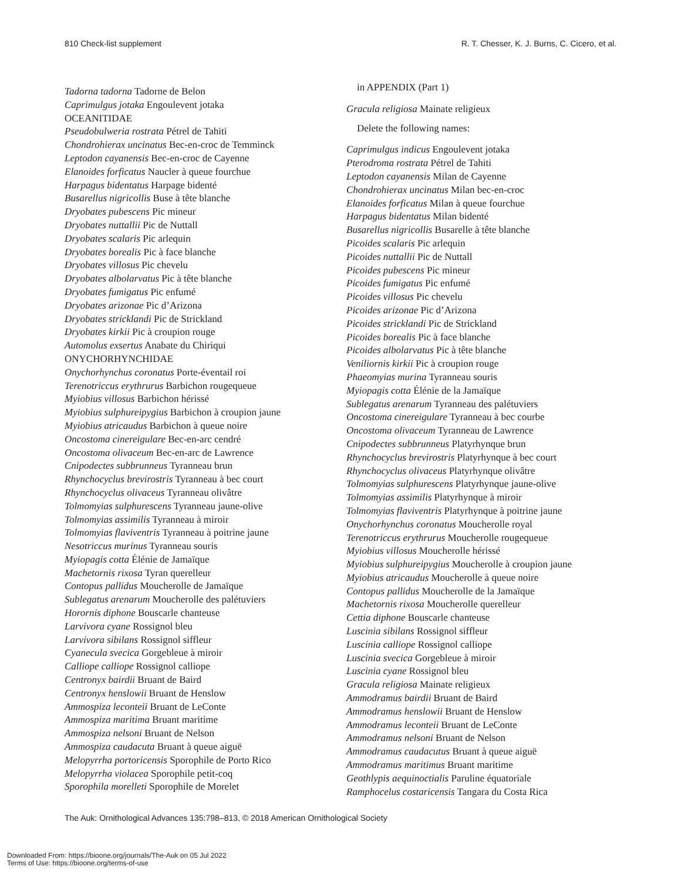810 Check-list supplement R. T. Chesser, K. J. Burns, C. Cicero, et al.
Tadorna tadorna Tadorne de Belon
Caprimulgus jotaka Engoulevent jotaka
OCEANITIDAE
Pseudobulweria rostrata Pétrel de Tahiti
Chondrohierax uncinatus Bec-en-croc de Temminck
Leptodon cayanensis Bec-en-croc de Cayenne
Elanoides forficatus Naucler à queue fourchue
Harpagus bidentatus Harpage bidenté
Busarellus nigricollis Buse à tête blanche
Dryobates pubescens Pic mineur
Dryobates nuttallii Pic de Nuttall
Dryobates scalaris Pic arlequin
Dryobates borealis Pic à face blanche
Dryobates villosus Pic chevelu
Dryobates albolarvatus Pic à tête blanche
Dryobates fumigatus Pic enfumé
Dryobates arizonae Pic d’Arizona
Dryobates stricklandi Pic de Strickland
Dryobates kirkii Pic à croupion rouge
Automolus exsertus Anabate du Chiriqui
ONYCHORHYNCHIDAE
Onychorhynchus coronatus Porte-éventail roi
Terenotriccus erythrurus Barbichon rougequeue
Myiobius villosus Barbichon hérissé
Myiobius sulphureipygius Barbichon à croupion jaune
Myiobius atricaudus Barbichon à queue noire
Oncostoma cinereigulare Bec-en-arc cendré
Oncostoma olivaceum Bec-en-arc de Lawrence
Cnipodectes subbrunneus Tyranneau brun
Rhynchocyclus brevirostris Tyranneau à bec court
Rhynchocyclus olivaceus Tyranneau olivâtre
Tolmomyias sulphurescens Tyranneau jaune-olive
Tolmomyias assimilis Tyranneau à miroir
Tolmomyias flaviventris Tyranneau à poitrine jaune
Nesotriccus murinus Tyranneau souris
Myiopagis cotta Élénie de Jamaïque
Machetornis rixosa Tyran querelleur
Contopus pallidus Moucherolle de Jamaïque
Sublegatus arenarum Moucherolle des palétuviers
Horornis diphone Bouscarle chanteuse
Larvivora cyane Rossignol bleu
Larvivora sibilans Rossignol siffleur
Cyanecula svecica Gorgebleue à miroir
Calliope calliope Rossignol calliope
Centronyx bairdii Bruant de Baird
Centronyx henslowii Bruant de Henslow
Ammospiza leconteii Bruant de LeConte
Ammospiza maritima Bruant maritime
Ammospiza nelsoni Bruant de Nelson
Ammospiza caudacuta Bruant à queue aiguë
Melopyrrha portoricensis Sporophile de Porto Rico
Melopyrrha violacea Sporophile petit-coq
Sporophila morelleti Sporophile de Morelet
in APPENDIX (Part 1)
Gracula religiosa Mainate religieux
Delete the following names:
Caprimulgus indicus Engoulevent jotaka
Pterodroma rostrata Pétrel de Tahiti
Leptodon cayanensis Milan de Cayenne
Chondrohierax uncinatus Milan bec-en-croc
Elanoides forficatus Milan à queue fourchue
Harpagus bidentatus Milan bidenté
Busarellus nigricollis Busarelle à tête blanche
Picoides scalaris Pic arlequin
Picoides nuttallii Pic de Nuttall
Picoides pubescens Pic mineur
Picoides fumigatus Pic enfumé
Picoides villosus Pic chevelu
Picoides arizonae Pic d’Arizona
Picoides stricklandi Pic de Strickland
Picoides borealis Pic à face blanche
Picoides albolarvatus Pic à tête blanche
Veniliornis kirkii Pic à croupion rouge
Phaeomyias murina Tyranneau souris
Myiopagis cotta Élénie de la Jamaïque
Sublegatus arenarum Tyranneau des palétuviers
Oncostoma cinereigulare Tyranneau à bec courbe
Oncostoma olivaceum Tyranneau de Lawrence
Cnipodectes subbrunneus Platyrhynque brun
Rhynchocyclus brevirostris Platyrhynque à bec court
Rhynchocyclus olivaceus Platyrhynque olivâtre
Tolmomyias sulphurescens Platyrhynque jaune-olive
Tolmomyias assimilis Platyrhynque à miroir
Tolmomyias flaviventris Platyrhynque à poitrine jaune
Onychorhynchus coronatus Moucherolle royal
Terenotriccus erythrurus Moucherolle rougequeue
Myiobius villosus Moucherolle hérissé
Myiobius sulphureipygius Moucherolle à croupion jaune
Myiobius atricaudus Moucherolle à queue noire
Contopus pallidus Moucherolle de la Jamaïque
Machetornis rixosa Moucherolle querelleur
Cettia diphone Bouscarle chanteuse
Luscinia sibilans Rossignol siffleur
Luscinia calliope Rossignol calliope
Luscinia svecica Gorgebleue à miroir
Luscinia cyane Rossignol bleu
Gracula religiosa Mainate religieux
Ammodramus bairdii Bruant de Baird
Ammodramus henslowii Bruant de Henslow
Ammodramus leconteii Bruant de LeConte
Ammodramus nelsoni Bruant de Nelson
Ammodramus caudacutus Bruant à queue aiguë
Ammodramus maritimus Bruant maritime
Geothlypis aequinoctialis Paruline équatoriale
Ramphocelus costaricensis Tangara du Costa Rica
The Auk: Ornithological Advances 135:798–813, © 2018 American Ornithological Society
Downloaded From: https://bioone.org/journals/The-Auk on 05 Jul 2022
Terms of Use: https://bioone.org/terms-of-use